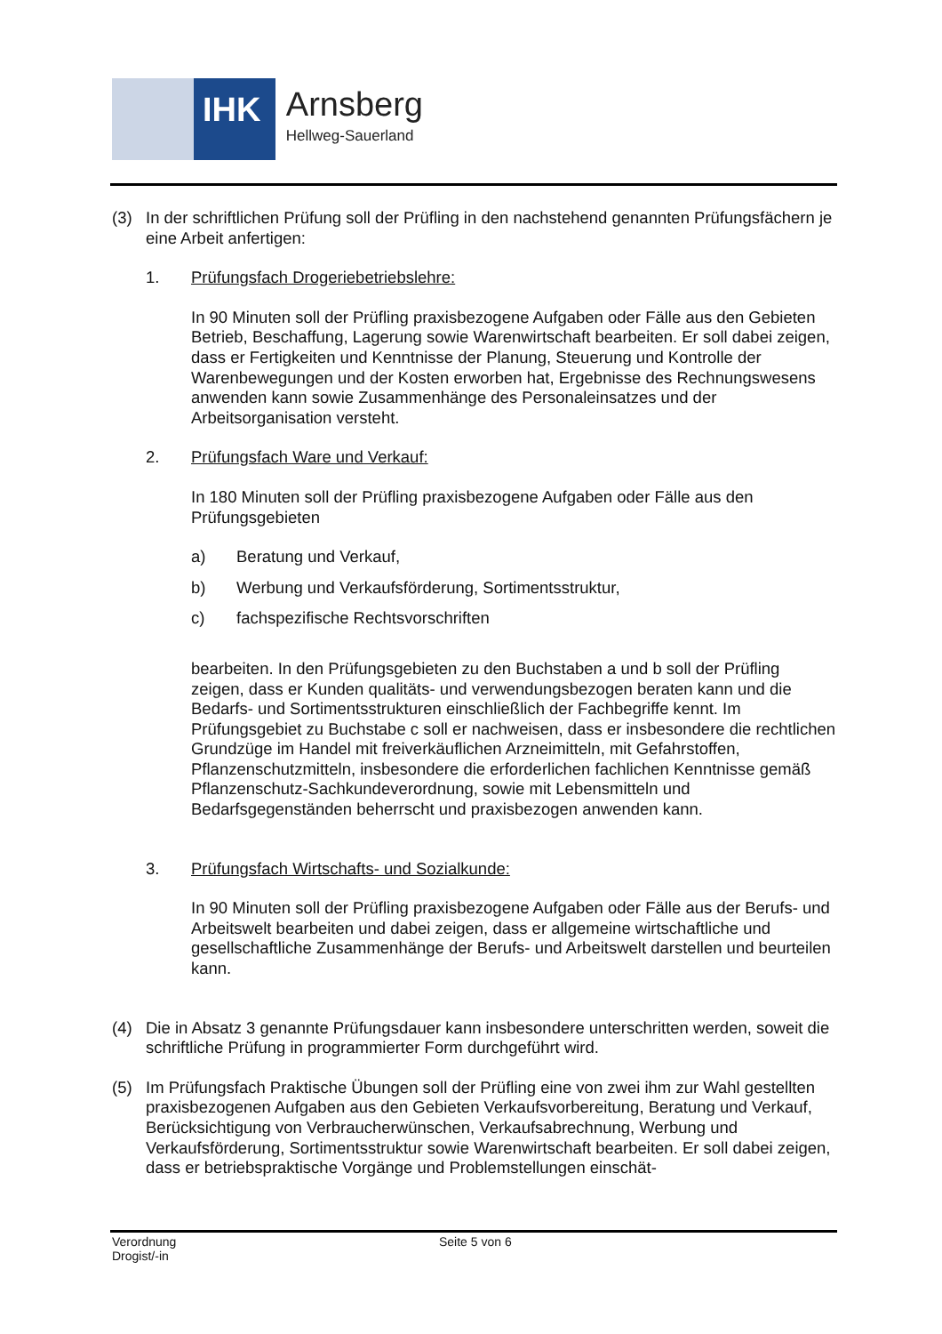IHK
Arnsberg
Hellweg-Sauerland
(3) In der schriftlichen Prüfung soll der Prüfling in den nachstehend genannten Prüfungsfächern je eine Arbeit anfertigen:
1. Prüfungsfach Drogeriebetriebslehre:
In 90 Minuten soll der Prüfling praxisbezogene Aufgaben oder Fälle aus den Gebieten Betrieb, Beschaffung, Lagerung sowie Warenwirtschaft bearbeiten. Er soll dabei zeigen, dass er Fertigkeiten und Kenntnisse der Planung, Steuerung und Kontrolle der Warenbewegungen und der Kosten erworben hat, Ergebnisse des Rechnungswesens anwenden kann sowie Zusammenhänge des Personaleinsatzes und der Arbeitsorganisation versteht.
2. Prüfungsfach Ware und Verkauf:
In 180 Minuten soll der Prüfling praxisbezogene Aufgaben oder Fälle aus den Prüfungsgebieten
a) Beratung und Verkauf,
b) Werbung und Verkaufsförderung, Sortimentsstruktur,
c) fachspezifische Rechtsvorschriften
bearbeiten. In den Prüfungsgebieten zu den Buchstaben a und b soll der Prüfling zeigen, dass er Kunden qualitäts- und verwendungsbezogen beraten kann und die Bedarfs- und Sortimentsstrukturen einschließlich der Fachbegriffe kennt. Im Prüfungsgebiet zu Buchstabe c soll er nachweisen, dass er insbesondere die rechtlichen Grundzüge im Handel mit freiverkäuflichen Arzneimitteln, mit Gefahrstoffen, Pflanzenschutzmitteln, insbesondere die erforderlichen fachlichen Kenntnisse gemäß Pflanzenschutz-Sachkundeverordnung, sowie mit Lebensmitteln und Bedarfsgegenständen beherrscht und praxisbezogen anwenden kann.
3. Prüfungsfach Wirtschafts- und Sozialkunde:
In 90 Minuten soll der Prüfling praxisbezogene Aufgaben oder Fälle aus der Berufs- und Arbeitswelt bearbeiten und dabei zeigen, dass er allgemeine wirtschaftliche und gesellschaftliche Zusammenhänge der Berufs- und Arbeitswelt darstellen und beurteilen kann.
(4) Die in Absatz 3 genannte Prüfungsdauer kann insbesondere unterschritten werden, soweit die schriftliche Prüfung in programmierter Form durchgeführt wird.
(5) Im Prüfungsfach Praktische Übungen soll der Prüfling eine von zwei ihm zur Wahl gestellten praxisbezogenen Aufgaben aus den Gebieten Verkaufsvorbereitung, Beratung und Verkauf, Berücksichtigung von Verbraucherwünschen, Verkaufsabrechnung, Werbung und Verkaufsförderung, Sortimentsstruktur sowie Warenwirtschaft bearbeiten. Er soll dabei zeigen, dass er betriebspraktische Vorgänge und Problemstellungen einschät-
Verordnung
Drogist/-in
Seite 5 von 6